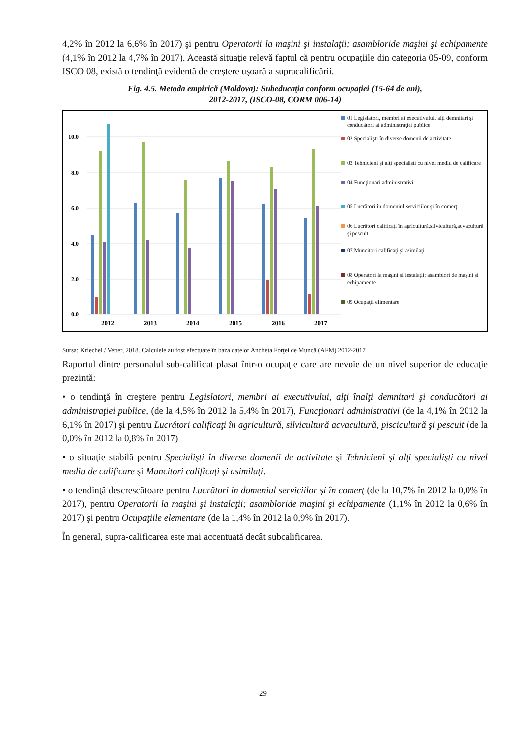4,2% în 2012 la 6,6% în 2017) şi pentru Operatorii la maşini şi instalaţii; asambloride maşini şi echipamente (4,1% în 2012 la 4,7% în 2017). Această situaţie relevă faptul că pentru ocupaţiile din categoria 05-09, conform ISCO 08, există o tendinţă evidentă de creştere uşoară a supracalificării.
Fig. 4.5. Metoda empirică (Moldova): Subeducaţia conform ocupaţiei (15-64 de ani),
2012-2017, (ISCO-08, CORM 006-14)
10.0
8.0
6.0
4.0
2.0
0.0
2012
2013
2014
2015
2016
2017
01 Legislatori, membri ai executivului, alţi demnitari şi conducători ai administraţiei publice
02 Specialişti în diverse domenii de activitate
03 Tehnicieni şi alţi specialişti cu nivel mediu de calificare
04 Funcţionari administrativi
05 Lucrători în domeniul serviciilor şi în comerţ
06 Lucrători calificaţi în agricultură,silvicultură,acvacultură şi pescuit
07 Muncitori calificaţi şi asimilaţi
08 Operatori la maşini şi instalaţii; asamblori de maşini şi echipamente
09 Ocupaţii elimentare
Sursa: Kriechel / Vetter, 2018. Calculele au fost efectuate în baza datelor Ancheta Forţei de Muncă (AFM) 2012-2017
Raportul dintre personalul sub-calificat plasat într-o ocupaţie care are nevoie de un nivel superior de educaţie prezintă:
• o tendinţă în creştere pentru Legislatori, membri ai executivului, alţi înalţi demnitari şi conducători ai administraţiei publice, (de la 4,5% în 2012 la 5,4% în 2017), Funcţionari administrativi (de la 4,1% în 2012 la 6,1% în 2017) şi pentru Lucrători calificaţi în agricultură, silvicultură acvacultură, piscicultură şi pescuit (de la 0,0% în 2012 la 0,8% în 2017)
• o situaţie stabilă pentru Specialişti în diverse domenii de activitate şi Tehnicieni şi alţi specialişti cu nivel mediu de calificare şi Muncitori calificaţi şi asimilaţi.
• o tendinţă descrescătoare pentru Lucrători in domeniul serviciilor şi în comerţ (de la 10,7% în 2012 la 0,0% în 2017), pentru Operatorii la maşini şi instalaţii; asambloride maşini şi echipamente (1,1% în 2012 la 0,6% în 2017) şi pentru Ocupaţiile elementare (de la 1,4% în 2012 la 0,9% în 2017).
În general, supra-calificarea este mai accentuată decât subcalificarea.
29